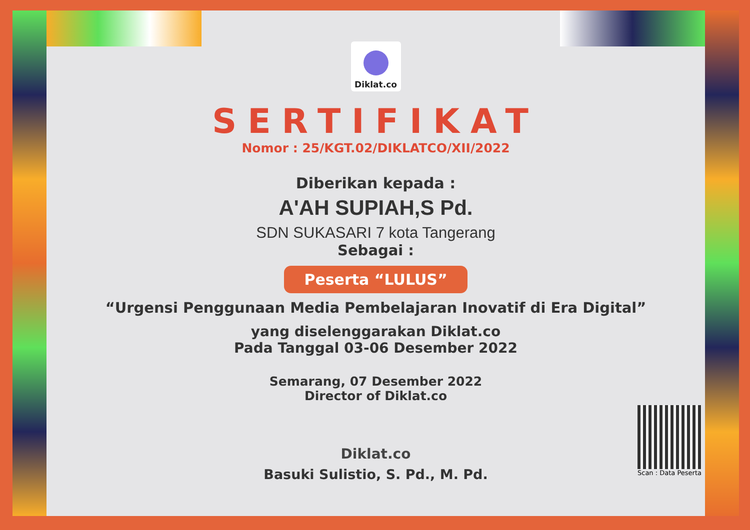Diklat.co
SERTIFIKAT
Nomor : 25/KGT.02/DIKLATCO/XII/2022
Diberikan kepada :
A'AH SUPIAH,S Pd.
SDN SUKASARI 7 kota Tangerang
Sebagai :
Peserta “LULUS”
“Urgensi Penggunaan Media Pembelajaran Inovatif di Era Digital”
yang diselenggarakan Diklat.co
Pada Tanggal 03-06 Desember 2022
Semarang, 07 Desember 2022
Director of Diklat.co
Diklat.co
Basuki Sulistio, S. Pd., M. Pd.
Scan : Data Peserta